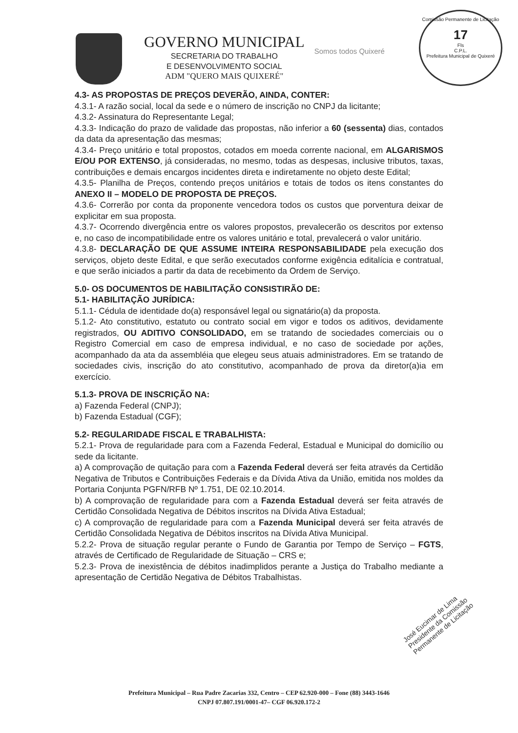Comissão Permanente de Licitação
17
Fls
C.P.L.
Prefeitura Municipal de Quixeré
GOVERNO MUNICIPAL
SECRETARIA DO TRABALHO
E DESENVOLVIMENTO SOCIAL
ADM "QUERO MAIS QUIXERÉ"
Somos todos Quixeré
4.3- AS PROPOSTAS DE PREÇOS DEVERÃO, AINDA, CONTER:
4.3.1- A razão social, local da sede e o número de inscrição no CNPJ da licitante;
4.3.2- Assinatura do Representante Legal;
4.3.3- Indicação do prazo de validade das propostas, não inferior a 60 (sessenta) dias, contados da data da apresentação das mesmas;
4.3.4- Preço unitário e total propostos, cotados em moeda corrente nacional, em ALGARISMOS E/OU POR EXTENSO, já consideradas, no mesmo, todas as despesas, inclusive tributos, taxas, contribuições e demais encargos incidentes direta e indiretamente no objeto deste Edital;
4.3.5- Planilha de Preços, contendo preços unitários e totais de todos os itens constantes do ANEXO II – MODELO DE PROPOSTA DE PREÇOS.
4.3.6- Correrão por conta da proponente vencedora todos os custos que porventura deixar de explicitar em sua proposta.
4.3.7- Ocorrendo divergência entre os valores propostos, prevalecerão os descritos por extenso e, no caso de incompatibilidade entre os valores unitário e total, prevalecerá o valor unitário.
4.3.8- DECLARAÇÃO DE QUE ASSUME INTEIRA RESPONSABILIDADE pela execução dos serviços, objeto deste Edital, e que serão executados conforme exigência editalícia e contratual, e que serão iniciados a partir da data de recebimento da Ordem de Serviço.
5.0- OS DOCUMENTOS DE HABILITAÇÃO CONSISTIRÃO DE:
5.1- HABILITAÇÃO JURÍDICA:
5.1.1- Cédula de identidade do(a) responsável legal ou signatário(a) da proposta.
5.1.2- Ato constitutivo, estatuto ou contrato social em vigor e todos os aditivos, devidamente registrados, OU ADITIVO CONSOLIDADO, em se tratando de sociedades comerciais ou o Registro Comercial em caso de empresa individual, e no caso de sociedade por ações, acompanhado da ata da assembléia que elegeu seus atuais administradores. Em se tratando de sociedades civis, inscrição do ato constitutivo, acompanhado de prova da diretor(a)ia em exercício.
5.1.3- PROVA DE INSCRIÇÃO NA:
a) Fazenda Federal (CNPJ);
b) Fazenda Estadual (CGF);
5.2- REGULARIDADE FISCAL E TRABALHISTA:
5.2.1- Prova de regularidade para com a Fazenda Federal, Estadual e Municipal do domicílio ou sede da licitante.
a) A comprovação de quitação para com a Fazenda Federal deverá ser feita através da Certidão Negativa de Tributos e Contribuições Federais e da Dívida Ativa da União, emitida nos moldes da Portaria Conjunta PGFN/RFB Nº 1.751, DE 02.10.2014.
b) A comprovação de regularidade para com a Fazenda Estadual deverá ser feita através de Certidão Consolidada Negativa de Débitos inscritos na Dívida Ativa Estadual;
c) A comprovação de regularidade para com a Fazenda Municipal deverá ser feita através de Certidão Consolidada Negativa de Débitos inscritos na Dívida Ativa Municipal.
5.2.2- Prova de situação regular perante o Fundo de Garantia por Tempo de Serviço – FGTS, através de Certificado de Regularidade de Situação – CRS e;
5.2.3- Prova de inexistência de débitos inadimplidos perante a Justiça do Trabalho mediante a apresentação de Certidão Negativa de Débitos Trabalhistas.
José Eucimar de Lima
Presidente da Comissão
Permanente de Licitação
Prefeitura Municipal – Rua Padre Zacarias 332, Centro – CEP 62.920-000 – Fone (88) 3443-1646
CNPJ 07.807.191/0001-47– CGF 06.920.172-2